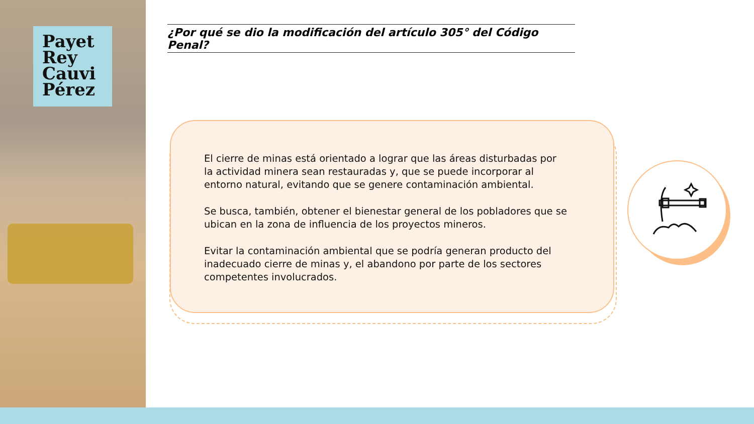Payet
Rey
Cauvi
Pérez
¿Por qué se dio la modificación del artículo 305° del Código Penal?
El cierre de minas está orientado a lograr que las áreas disturbadas por la actividad minera sean restauradas y, que se puede incorporar al entorno natural, evitando que se genere contaminación ambiental.
Se busca, también, obtener el bienestar general de los pobladores que se ubican en la zona de influencia de los proyectos mineros.
Evitar la contaminación ambiental que se podría generan producto del inadecuado cierre de minas y, el abandono por parte de los sectores competentes involucrados.